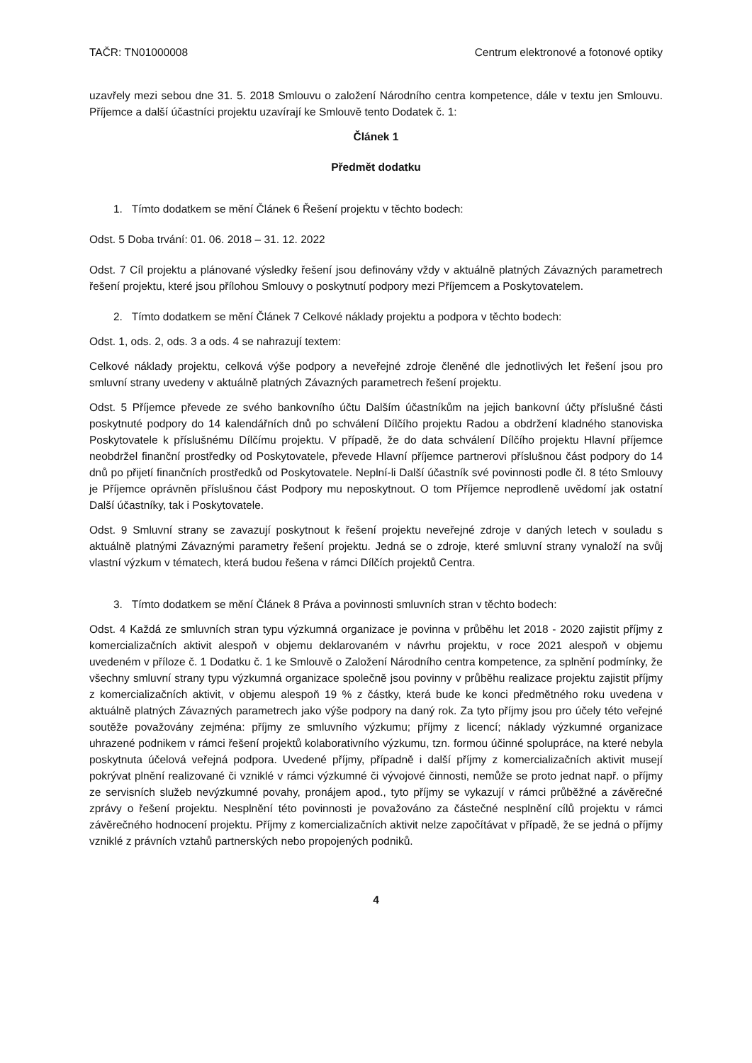TAČR: TN01000008 Centrum elektronové a fotonové optiky
uzavřely mezi sebou dne 31. 5. 2018 Smlouvu o založení Národního centra kompetence, dále v textu jen Smlouvu. Příjemce a další účastníci projektu uzavírají ke Smlouvě tento Dodatek č. 1:
Článek 1
Předmět dodatku
1. Tímto dodatkem se mění Článek 6 Řešení projektu v těchto bodech:
Odst. 5 Doba trvání: 01. 06. 2018 – 31. 12. 2022
Odst. 7 Cíl projektu a plánované výsledky řešení jsou definovány vždy v aktuálně platných Závazných parametrech řešení projektu, které jsou přílohou Smlouvy o poskytnutí podpory mezi Příjemcem a Poskytovatelem.
2. Tímto dodatkem se mění Článek 7 Celkové náklady projektu a podpora v těchto bodech:
Odst. 1, ods. 2, ods. 3 a ods. 4 se nahrazují textem:
Celkové náklady projektu, celková výše podpory a neveřejné zdroje členěné dle jednotlivých let řešení jsou pro smluvní strany uvedeny v aktuálně platných Závazných parametrech řešení projektu.
Odst. 5 Příjemce převede ze svého bankovního účtu Dalším účastníkům na jejich bankovní účty příslušné části poskytnuté podpory do 14 kalendářních dnů po schválení Dílčího projektu Radou a obdržení kladného stanoviska Poskytovatele k příslušnému Dílčímu projektu. V případě, že do data schválení Dílčího projektu Hlavní příjemce neobdržel finanční prostředky od Poskytovatele, převede Hlavní příjemce partnerovi příslušnou část podpory do 14 dnů po přijetí finančních prostředků od Poskytovatele. Neplní-li Další účastník své povinnosti podle čl. 8 této Smlouvy je Příjemce oprávněn příslušnou část Podpory mu neposkytnout. O tom Příjemce neprodleně uvědomí jak ostatní Další účastníky, tak i Poskytovatele.
Odst. 9 Smluvní strany se zavazují poskytnout k řešení projektu neveřejné zdroje v daných letech v souladu s aktuálně platnými Závaznými parametry řešení projektu. Jedná se o zdroje, které smluvní strany vynaloží na svůj vlastní výzkum v tématech, která budou řešena v rámci Dílčích projektů Centra.
3. Tímto dodatkem se mění Článek 8 Práva a povinnosti smluvních stran v těchto bodech:
Odst. 4 Každá ze smluvních stran typu výzkumná organizace je povinna v průběhu let 2018 - 2020 zajistit příjmy z komercializačních aktivit alespoň v objemu deklarovaném v návrhu projektu, v roce 2021 alespoň v objemu uvedeném v příloze č. 1 Dodatku č. 1 ke Smlouvě o Založení Národního centra kompetence, za splnění podmínky, že všechny smluvní strany typu výzkumná organizace společně jsou povinny v průběhu realizace projektu zajistit příjmy z komercializačních aktivit, v objemu alespoň 19 % z částky, která bude ke konci předmětného roku uvedena v aktuálně platných Závazných parametrech jako výše podpory na daný rok. Za tyto příjmy jsou pro účely této veřejné soutěže považovány zejména: příjmy ze smluvního výzkumu; příjmy z licencí; náklady výzkumné organizace uhrazené podnikem v rámci řešení projektů kolaborativního výzkumu, tzn. formou účinné spolupráce, na které nebyla poskytnuta účelová veřejná podpora. Uvedené příjmy, případně i další příjmy z komercializačních aktivit musejí pokrývat plnění realizované či vzniklé v rámci výzkumné či vývojové činnosti, nemůže se proto jednat např. o příjmy ze servisních služeb nevýzkumné povahy, pronájem apod., tyto příjmy se vykazují v rámci průběžné a závěrečné zprávy o řešení projektu. Nesplnění této povinnosti je považováno za částečné nesplnění cílů projektu v rámci závěrečného hodnocení projektu. Příjmy z komercializačních aktivit nelze započítávat v případě, že se jedná o příjmy vzniklé z právních vztahů partnerských nebo propojených podniků.
4